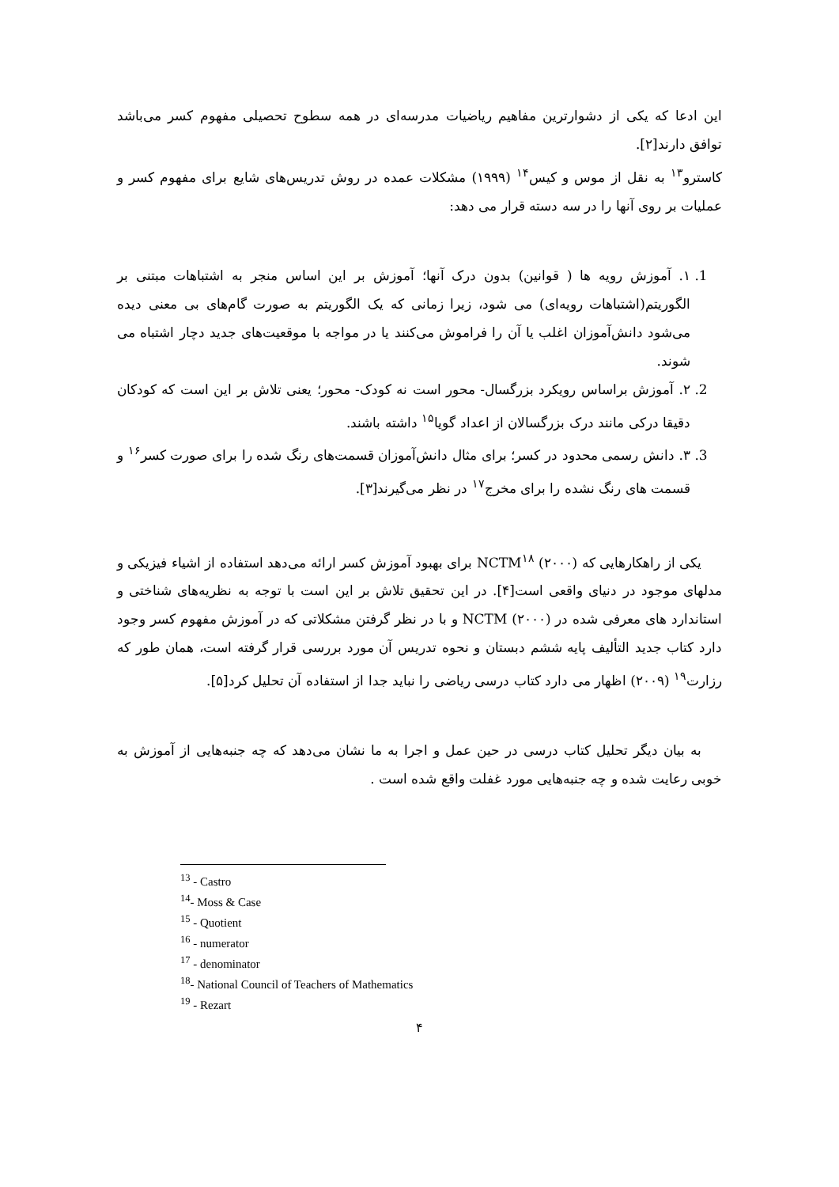این ادعا که یکی از دشوارترین مفاهیم ریاضیات مدرسه‌ای در همه سطوح تحصیلی مفهوم کسر می‌باشد توافق دارند[۲].
کاسترو<sup>۱۳</sup> به نقل از موس و کیس<sup>۱۴</sup> (۱۹۹۹) مشکلات عمده در روش تدریس‌های شایع برای مفهوم کسر و عملیات بر روی آنها را در سه دسته قرار می دهد:
1. ۱. آموزش رویه ها ( قوانین) بدون درک آنها؛ آموزش بر این اساس منجر به اشتباهات مبتنی بر الگوریتم(اشتباهات رویه‌ای) می شود، زیرا زمانی که یک الگوریتم به صورت گام‌های بی معنی دیده می‌شود دانش‌آموزان اغلب یا آن را فراموش می‌کنند یا در مواجه با موقعیت‌های جدید دچار اشتباه می شوند.
2. ۲. آموزش براساس رویکرد بزرگسال- محور است نه کودک- محور؛ یعنی تلاش بر این است که کودکان دقیقا درکی مانند درک بزرگسالان از اعداد گویا<sup>۱۵</sup> داشته باشند.
3. ۳. دانش رسمی محدود در کسر؛ برای مثال دانش‌آموزان قسمت‌های رنگ شده را برای صورت کسر<sup>۱۶</sup> و قسمت های رنگ نشده را برای مخرج<sup>۱۷</sup> در نظر می‌گیرند[۳].
یکی از راهکارهایی که NCTM<sup>۱۸</sup> (۲۰۰۰) برای بهبود آموزش کسر ارائه می‌دهد استفاده از اشیاء فیزیکی و مدلهای موجود در دنیای واقعی است[۴]. در این تحقیق تلاش بر این است با توجه به نظریه‌های شناختی و استاندارد های معرفی شده در NCTM (۲۰۰۰) و با در نظر گرفتن مشکلاتی که در آموزش مفهوم کسر وجود دارد کتاب جدید التألیف پایه ششم دبستان و نحوه تدریس آن مورد بررسی قرار گرفته است، همان طور که رزارت<sup>۱۹</sup> (۲۰۰۹) اظهار می دارد کتاب درسی ریاضی را نباید جدا از استفاده آن تحلیل کرد[۵].
به بیان دیگر تحلیل کتاب درسی در حین عمل و اجرا به ما نشان می‌دهد که چه جنبه‌هایی از آموزش به خوبی رعایت شده و چه جنبه‌هایی مورد غفلت واقع شده است .
<sup>13</sup> - Castro
<sup>14</sup>- Moss & Case
<sup>15</sup> - Quotient
<sup>16</sup> - numerator
<sup>17</sup> - denominator
<sup>18</sup>- National Council of Teachers of Mathematics
<sup>19</sup> - Rezart
۴